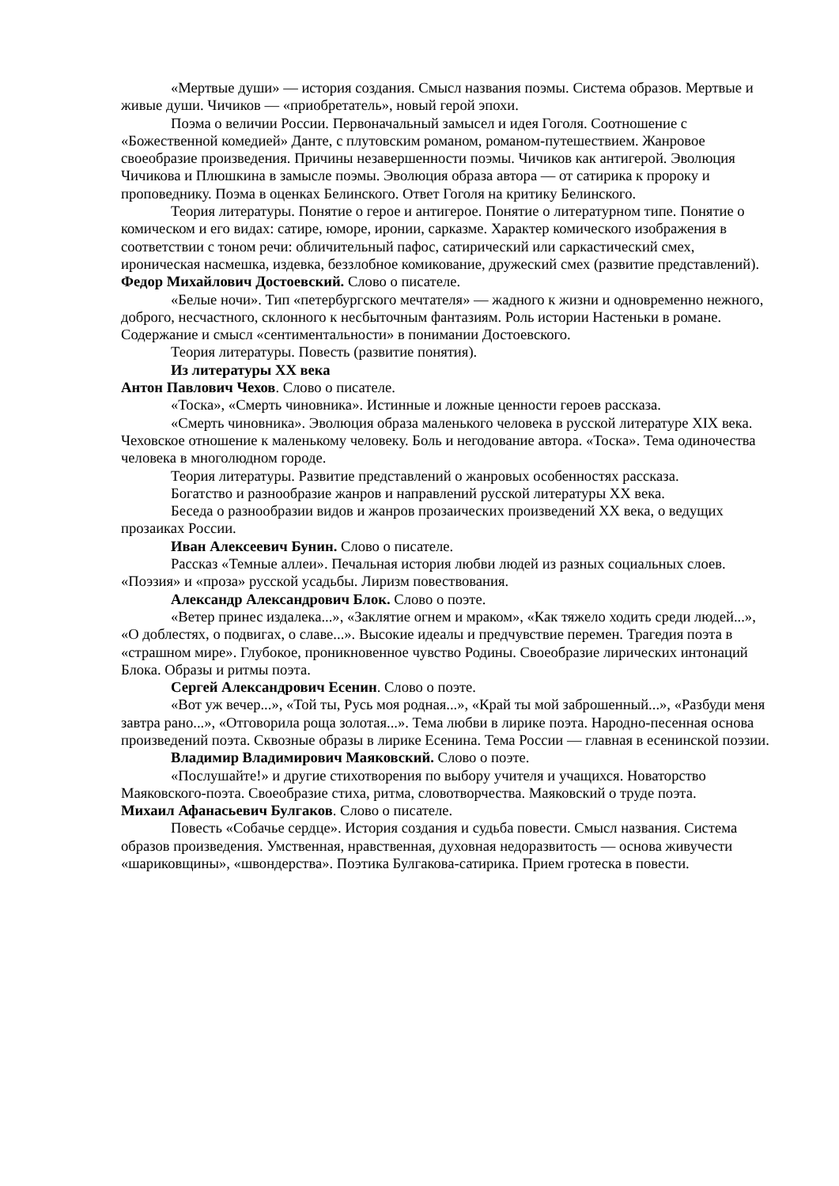«Мертвые души» — история создания. Смысл названия поэмы. Система образов. Мертвые и живые души. Чичиков — «приобретатель», новый герой эпохи.
Поэма о величии России. Первоначальный замысел и идея Гоголя. Соотношение с «Божественной комедией» Данте, с плутовским романом, романом-путешествием. Жанровое своеобразие произведения. Причины незавершенности поэмы. Чичиков как антигерой. Эволюция Чичикова и Плюшкина в замысле поэмы. Эволюция образа автора — от сатирика к пророку и проповеднику. Поэма в оценках Белинского. Ответ Гоголя на критику Белинского.
Теория литературы. Понятие о герое и антигерое. Понятие о литературном типе. Понятие о комическом и его видах: сатире, юморе, иронии, сарказме. Характер комического изображения в соответствии с тоном речи: обличительный пафос, сатирический или саркастический смех, ироническая насмешка, издевка, беззлобное комикование, дружеский смех (развитие представлений).
Федор Михайлович Достоевский. Слово о писателе.
«Белые ночи». Тип «петербургского мечтателя» — жадного к жизни и одновременно нежного, доброго, несчастного, склонного к несбыточным фантазиям. Роль истории Настеньки в романе. Содержание и смысл «сентиментальности» в понимании Достоевского.
Теория литературы. Повесть (развитие понятия).
Из литературы XX века
Антон Павлович Чехов. Слово о писателе.
«Тоска», «Смерть чиновника». Истинные и ложные ценности героев рассказа.
«Смерть чиновника». Эволюция образа маленького человека в русской литературе XIX века. Чеховское отношение к маленькому человеку. Боль и негодование автора. «Тоска». Тема одиночества человека в многолюдном городе.
Теория литературы. Развитие представлений о жанровых особенностях рассказа.
Богатство и разнообразие жанров и направлений русской литературы XX века.
Беседа о разнообразии видов и жанров прозаических произведений XX века, о ведущих прозаиках России.
Иван Алексеевич Бунин. Слово о писателе.
Рассказ «Темные аллеи». Печальная история любви людей из разных социальных слоев. «Поэзия» и «проза» русской усадьбы. Лиризм повествования.
Александр Александрович Блок. Слово о поэте.
«Ветер принес издалека...», «Заклятие огнем и мраком», «Как тяжело ходить среди людей...», «О доблестях, о подвигах, о славе...». Высокие идеалы и предчувствие перемен. Трагедия поэта в «страшном мире». Глубокое, проникновенное чувство Родины. Своеобразие лирических интонаций Блока. Образы и ритмы поэта.
Сергей Александрович Есенин. Слово о поэте.
«Вот уж вечер...», «Той ты, Русь моя родная...», «Край ты мой заброшенный...», «Разбуди меня завтра рано...», «Отговорила роща золотая...». Тема любви в лирике поэта. Народно-песенная основа произведений поэта. Сквозные образы в лирике Есенина. Тема России — главная в есенинской поэзии.
Владимир Владимирович Маяковский. Слово о поэте.
«Послушайте!» и другие стихотворения по выбору учителя и учащихся. Новаторство Маяковского-поэта. Своеобразие стиха, ритма, словотворчества. Маяковский о труде поэта.
Михаил Афанасьевич Булгаков. Слово о писателе.
Повесть «Собачье сердце». История создания и судьба повести. Смысл названия. Система образов произведения. Умственная, нравственная, духовная недоразвитость — основа живучести «шариковщины», «швондерства». Поэтика Булгакова-сатирика. Прием гротеска в повести.